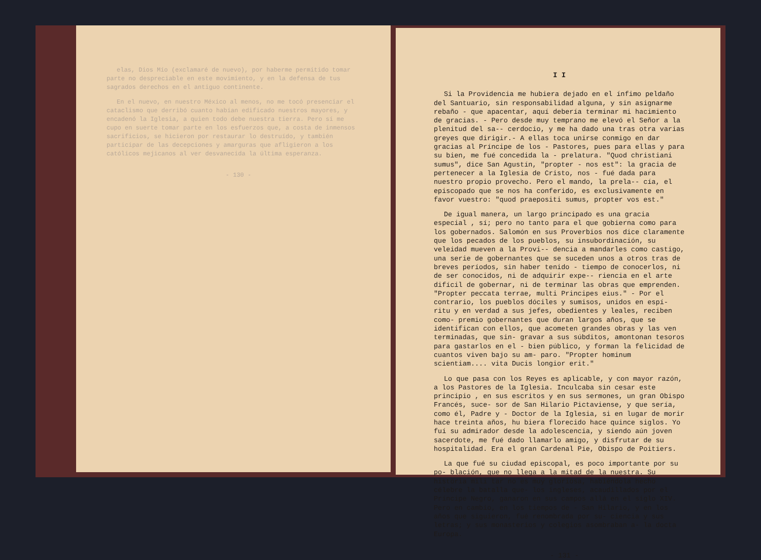elas, Dios Mío (exclamaré de nuevo), por haberme permitido tomar parte no despreciable en este movimiento, y en la defensa de tus sagrados derechos en el antiguo continente.
En el nuevo, en nuestro México al menos, no me tocó presenciar el cataclismo que derribó cuanto habían edificado nuestros mayores, y encadenó la Iglesia, a quien todo debe nuestra tierra. Pero sí me cupo en suerte tomar parte en los esfuerzos que, a costa de inmensos sacrificios, se hicieron por restaurar lo destruído, y también participar de las decepciones y amarguras que afligieron a los católicos mejicanos al ver desvanecida la última esperanza.
- 130 -
I I
Si la Providencia me hubiera dejado en el ínfimo peldaño del Santuario, sin responsabilidad alguna, y sin asignarme rebaño - que apacentar, aquí debería terminar mi hacimiento de gracias. - Pero desde muy temprano me elevó el Señor a la plenitud del sa-- cerdocio, y me ha dado una tras otra varias greyes que dirigir.- A ellas toca unirse conmigo en dar gracias al Príncipe de los - Pastores, pues para ellas y para su bien, me fué concedida la - prelatura. "Quod christiani sumus", dice San Agustín, "propter - nos est": la gracia de pertenecer a la Iglesia de Cristo, nos - fué dada para nuestro propio provecho. Pero el mando, la prela-- cía, el episcopado que se nos ha conferido, es exclusivamente en favor vuestro: "quod praepositi sumus, propter vos est."
De igual manera, un largo principado es una gracia especial , sí; pero no tanto para el que gobierna como para los gobernados. Salomón en sus Proverbios nos dice claramente que los pecados de los pueblos, su insubordinación, su veleidad mueven a la Provi-- dencia a mandarles como castigo, una serie de gobernantes que se suceden unos a otros tras de breves períodos, sin haber tenido - tiempo de conocerlos, ni de ser conocidos, ni de adquirir expe-- riencia en el arte difícil de gobernar, ni de terminar las obras que emprenden. "Propter peccata terrae, multi Principes eius." - Por el contrario, los pueblos dóciles y sumisos, unidos en espí- ritu y en verdad a sus jefes, obedientes y leales, reciben como- premio gobernantes que duran largos años, que se identifican con ellos, que acometen grandes obras y las ven terminadas, que sin- gravar a sus súbditos, amontonan tesoros para gastarlos en el - bien público, y forman la felicidad de cuantos viven bajo su am- paro. "Propter hominum scientiam.... vita Ducis longior erit."
Lo que pasa con los Reyes es aplicable, y con mayor razón, a los Pastores de la Iglesia. Inculcaba sin cesar este principio , en sus escritos y en sus sermones, un gran Obispo Francés, suce- sor de San Hilario Pictaviense, y que sería, como él, Padre y - Doctor de la Iglesia, si en lugar de morir hace treinta años, hu biera florecido hace quince siglos. Yo fuí su admirador desde la adolescencia, y siendo aún joven sacerdote, me fué dado llamarlo amigo, y disfrutar de su hospitalidad. Era el gran Cardenal Pie, Obispo de Poitiers.
La que fué su ciudad episcopal, es poco importante por su po- blación, que no llega a la mitad de la nuestra. Su historia mili tar no es muy gloriosa, habiéndola hecho célebre la batalla que- los ingleses, acaudillados por el Príncipe Negro, ganaron en sus campos allá en el siglo XIV. Pero en cambio, en los tiempos de - San Hilario, y en los años que siguieron, fué renombrada por su- ciencia y sus letras; y sus monasterios y colegios asombraban a- la docta Europa.
- 131 -